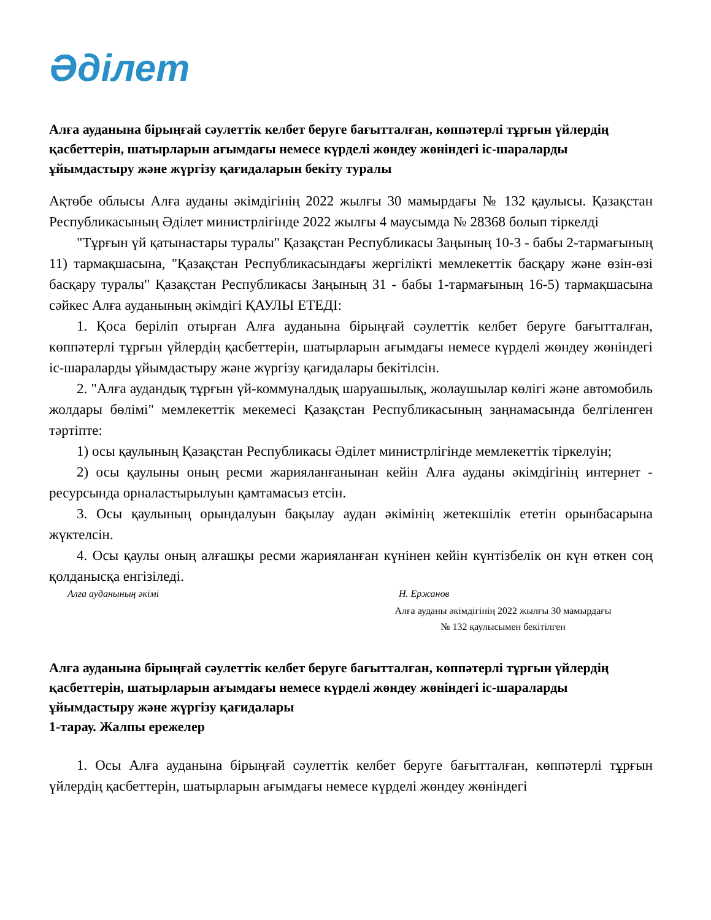Әділет
Алға ауданына бірыңғай сәулеттік келбет беруге бағытталған, көппәтерлі тұрғын үйлердің қасбеттерін, шатырларын ағымдағы немесе күрделі жөндеу жөніндегі іс-шараларды ұйымдастыру және жүргізу қағидаларын бекіту туралы
Ақтөбе облысы Алға ауданы әкімдігінің 2022 жылғы 30 мамырдағы № 132 қаулысы. Қазақстан Республикасының Әділет министрлігінде 2022 жылғы 4 маусымда № 28368 болып тіркелді
"Тұрғын үй қатынастары туралы" Қазақстан Республикасы Заңының 10-3 - бабы 2-тармағының 11) тармақшасына, "Қазақстан Республикасындағы жергілікті мемлекеттік басқару және өзін-өзі басқару туралы" Қазақстан Республикасы Заңының 31 - бабы 1-тармағының 16-5) тармақшасына сәйкес Алға ауданының әкімдігі ҚАУЛЫ ЕТЕДІ:
1. Қоса беріліп отырған Алға ауданына бірыңғай сәулеттік келбет беруге бағытталған, көппәтерлі тұрғын үйлердің қасбеттерін, шатырларын ағымдағы немесе күрделі жөндеу жөніндегі іс-шараларды ұйымдастыру және жүргізу қағидалары бекітілсін.
2. "Алға аудандық тұрғын үй-коммуналдық шаруашылық, жолаушылар көлігі және автомобиль жолдары бөлімі" мемлекеттік мекемесі Қазақстан Республикасының заңнамасында белгіленген тәртіпте:
1) осы қаулының Қазақстан Республикасы Әділет министрлігінде мемлекеттік тіркелуін;
2) осы қаулыны оның ресми жарияланғанынан кейін Алға ауданы әкімдігінің интернет - ресурсында орналастырылуын қамтамасыз етсін.
3. Осы қаулының орындалуын бақылау аудан әкімінің жетекшілік ететін орынбасарына жүктелсін.
4. Осы қаулы оның алғашқы ресми жарияланған күнінен кейін күнтізбелік он күн өткен соң қолданысқа енгізіледі.
Алға ауданының әкімі Н. Ержанов
Алға ауданы әкімдігінің 2022 жылғы 30 мамырдағы № 132 қаулысымен бекітілген
Алға ауданына бірыңғай сәулеттік келбет беруге бағытталған, көппәтерлі тұрғын үйлердің қасбеттерін, шатырларын ағымдағы немесе күрделі жөндеу жөніндегі іс-шараларды ұйымдастыру және жүргізу қағидалары
1-тарау. Жалпы ережелер
1. Осы Алға ауданына бірыңғай сәулеттік келбет беруге бағытталған, көппәтерлі тұрғын үйлердің қасбеттерін, шатырларын ағымдағы немесе күрделі жөндеу жөніндегі